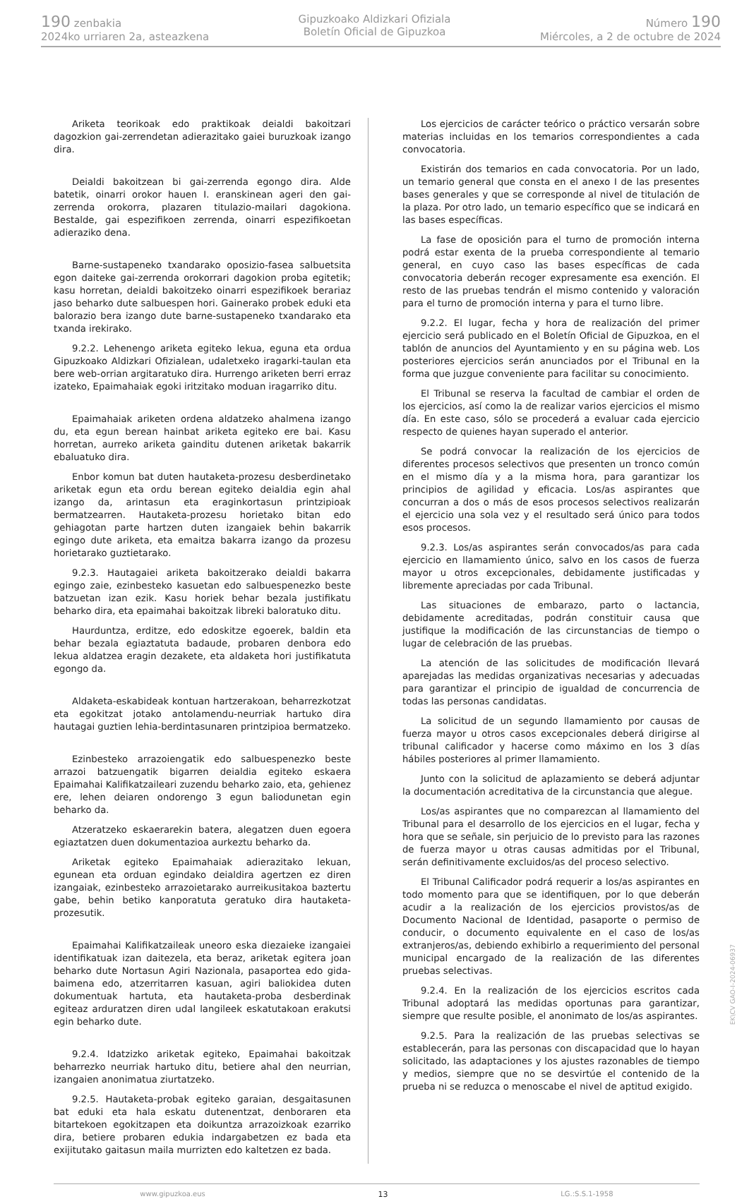190 zenbakia
2024ko urriaren 2a, asteazkena
Gipuzkoako Aldizkari Ofiziala
Boletín Oficial de Gipuzkoa
Número 190
Miércoles, a 2 de octubre de 2024
Ariketa teorikoak edo praktikoak deialdi bakoitzari dagozkion gai-zerrendetan adierazitako gaiei buruzkoak izango dira.
Deialdi bakoitzean bi gai-zerrenda egongo dira. Alde batetik, oinarri orokor hauen I. eranskinean ageri den gai-zerrenda orokorra, plazaren titulazio-mailari dagokiona. Bestalde, gai espezifikoen zerrenda, oinarri espezifikoetan adieraziko dena.
Barne-sustapeneko txandarako oposizio-fasea salbuetsita egon daiteke gai-zerrenda orokorrari dagokion proba egitetik; kasu horretan, deialdi bakoitzeko oinarri espezifikoek berariaz jaso beharko dute salbuespen hori. Gainerako probek eduki eta balorazio bera izango dute barne-sustapeneko txandarako eta txanda irekirako.
9.2.2. Lehenengo ariketa egiteko lekua, eguna eta ordua Gipuzkoako Aldizkari Ofizialean, udaletxeko iragarki-taulan eta bere web-orrian argitaratuko dira. Hurrengo ariketen berri erraz izateko, Epaimahaiak egoki iritzitako moduan iragarriko ditu.
Epaimahaiak ariketen ordena aldatzeko ahalmena izango du, eta egun berean hainbat ariketa egiteko ere bai. Kasu horretan, aurreko ariketa gainditu dutenen ariketak bakarrik ebaluatuko dira.
Enbor komun bat duten hautaketa-prozesu desberdinetako ariketak egun eta ordu berean egiteko deialdia egin ahal izango da, arintasun eta eraginkortasun printzipioak bermatzearren. Hautaketa-prozesu horietako bitan edo gehiagotan parte hartzen duten izangaiek behin bakarrik egingo dute ariketa, eta emaitza bakarra izango da prozesu horietarako guztietarako.
9.2.3. Hautagaiei ariketa bakoitzerako deialdi bakarra egingo zaie, ezinbesteko kasuetan edo salbuespenezko beste batzuetan izan ezik. Kasu horiek behar bezala justifikatu beharko dira, eta epaimahai bakoitzak libreki baloratuko ditu.
Haurduntza, erditze, edo edoskitze egoerek, baldin eta behar bezala egiaztatuta badaude, probaren denbora edo lekua aldatzea eragin dezakete, eta aldaketa hori justifikatuta egongo da.
Aldaketa-eskabideak kontuan hartzerakoan, beharrezkotzat eta egokitzat jotako antolamendu-neurriak hartuko dira hautagai guztien lehia-berdintasunaren printzipioa bermatzeko.
Ezinbesteko arrazoiengatik edo salbuespenezko beste arrazoi batzuengatik bigarren deialdia egiteko eskaera Epaimahai Kalifikatzaileari zuzendu beharko zaio, eta, gehienez ere, lehen deiaren ondorengo 3 egun baliodunetan egin beharko da.
Atzeratzeko eskaerarekin batera, alegatzen duen egoera egiaztatzen duen dokumentazioa aurkeztu beharko da.
Ariketak egiteko Epaimahaiak adierazitako lekuan, egunean eta orduan egindako deialdira agertzen ez diren izangaiak, ezinbesteko arrazoietarako aurreikusitakoa baztertu gabe, behin betiko kanporatuta geratuko dira hautaketa-prozesutik.
Epaimahai Kalifikatzaileak uneoro eska diezaieke izangaiei identifikatuak izan daitezela, eta beraz, ariketak egitera joan beharko dute Nortasun Agiri Nazionala, pasaportea edo gida-baimena edo, atzerritarren kasuan, agiri baliokidea duten dokumentuak hartuta, eta hautaketa-proba desberdinak egiteaz arduratzen diren udal langileek eskatutakoan erakutsi egin beharko dute.
9.2.4. Idatzizko ariketak egiteko, Epaimahai bakoitzak beharrezko neurriak hartuko ditu, betiere ahal den neurrian, izangaien anonimatua ziurtatzeko.
9.2.5. Hautaketa-probak egiteko garaian, desgaitasunen bat eduki eta hala eskatu dutenentzat, denboraren eta bitartekoen egokitzapen eta doikuntza arrazoizkoak ezarriko dira, betiere probaren edukia indargabetzen ez bada eta exijitutako gaitasun maila murrizten edo kaltetzen ez bada.
Los ejercicios de carácter teórico o práctico versarán sobre materias incluidas en los temarios correspondientes a cada convocatoria.
Existirán dos temarios en cada convocatoria. Por un lado, un temario general que consta en el anexo I de las presentes bases generales y que se corresponde al nivel de titulación de la plaza. Por otro lado, un temario específico que se indicará en las bases específicas.
La fase de oposición para el turno de promoción interna podrá estar exenta de la prueba correspondiente al temario general, en cuyo caso las bases específicas de cada convocatoria deberán recoger expresamente esa exención. El resto de las pruebas tendrán el mismo contenido y valoración para el turno de promoción interna y para el turno libre.
9.2.2. El lugar, fecha y hora de realización del primer ejercicio será publicado en el Boletín Oficial de Gipuzkoa, en el tablón de anuncios del Ayuntamiento y en su página web. Los posteriores ejercicios serán anunciados por el Tribunal en la forma que juzgue conveniente para facilitar su conocimiento.
El Tribunal se reserva la facultad de cambiar el orden de los ejercicios, así como la de realizar varios ejercicios el mismo día. En este caso, sólo se procederá a evaluar cada ejercicio respecto de quienes hayan superado el anterior.
Se podrá convocar la realización de los ejercicios de diferentes procesos selectivos que presenten un tronco común en el mismo día y a la misma hora, para garantizar los principios de agilidad y eficacia. Los/as aspirantes que concurran a dos o más de esos procesos selectivos realizarán el ejercicio una sola vez y el resultado será único para todos esos procesos.
9.2.3. Los/as aspirantes serán convocados/as para cada ejercicio en llamamiento único, salvo en los casos de fuerza mayor u otros excepcionales, debidamente justificadas y libremente apreciadas por cada Tribunal.
Las situaciones de embarazo, parto o lactancia, debidamente acreditadas, podrán constituir causa que justifique la modificación de las circunstancias de tiempo o lugar de celebración de las pruebas.
La atención de las solicitudes de modificación llevará aparejadas las medidas organizativas necesarias y adecuadas para garantizar el principio de igualdad de concurrencia de todas las personas candidatas.
La solicitud de un segundo llamamiento por causas de fuerza mayor u otros casos excepcionales deberá dirigirse al tribunal calificador y hacerse como máximo en los 3 días hábiles posteriores al primer llamamiento.
Junto con la solicitud de aplazamiento se deberá adjuntar la documentación acreditativa de la circunstancia que alegue.
Los/as aspirantes que no comparezcan al llamamiento del Tribunal para el desarrollo de los ejercicios en el lugar, fecha y hora que se señale, sin perjuicio de lo previsto para las razones de fuerza mayor u otras causas admitidas por el Tribunal, serán definitivamente excluidos/as del proceso selectivo.
El Tribunal Calificador podrá requerir a los/as aspirantes en todo momento para que se identifiquen, por lo que deberán acudir a la realización de los ejercicios provistos/as de Documento Nacional de Identidad, pasaporte o permiso de conducir, o documento equivalente en el caso de los/as extranjeros/as, debiendo exhibirlo a requerimiento del personal municipal encargado de la realización de las diferentes pruebas selectivas.
9.2.4. En la realización de los ejercicios escritos cada Tribunal adoptará las medidas oportunas para garantizar, siempre que resulte posible, el anonimato de los/as aspirantes.
9.2.5. Para la realización de las pruebas selectivas se establecerán, para las personas con discapacidad que lo hayan solicitado, las adaptaciones y los ajustes razonables de tiempo y medios, siempre que no se desvirtúe el contenido de la prueba ni se reduzca o menoscabe el nivel de aptitud exigido.
www.gipuzkoa.eus 13 LG.:S.S.1-1958
EK\CV GAO-I-2024-06937